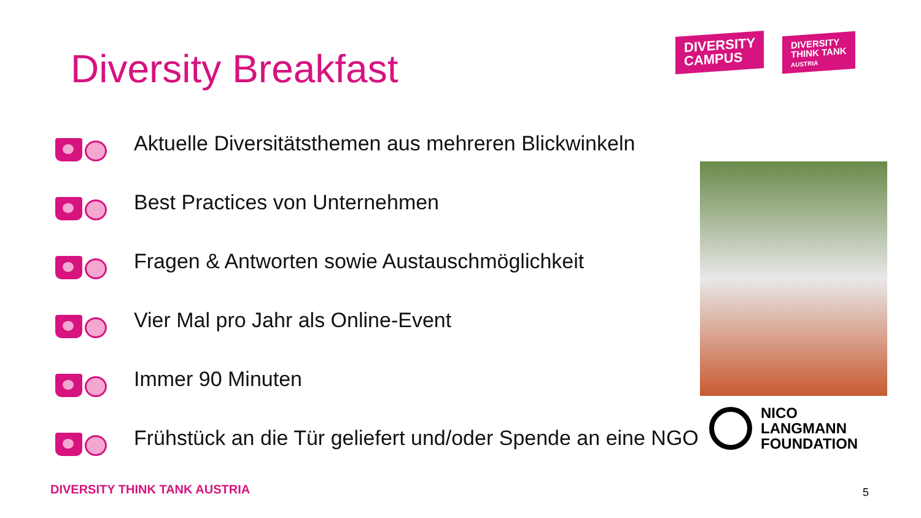Diversity Breakfast
DIVERSITY
CAMPUS
DIVERSITY
THINK TANK
AUSTRIA
Aktuelle Diversitätsthemen aus mehreren Blickwinkeln
Best Practices von Unternehmen
Fragen & Antworten sowie Austauschmöglichkeit
Vier Mal pro Jahr als Online-Event
Immer 90 Minuten
Frühstück an die Tür geliefert und/oder Spende an eine NGO
NICO
LANGMANN
FOUNDATION
DIVERSITY THINK TANK AUSTRIA 5